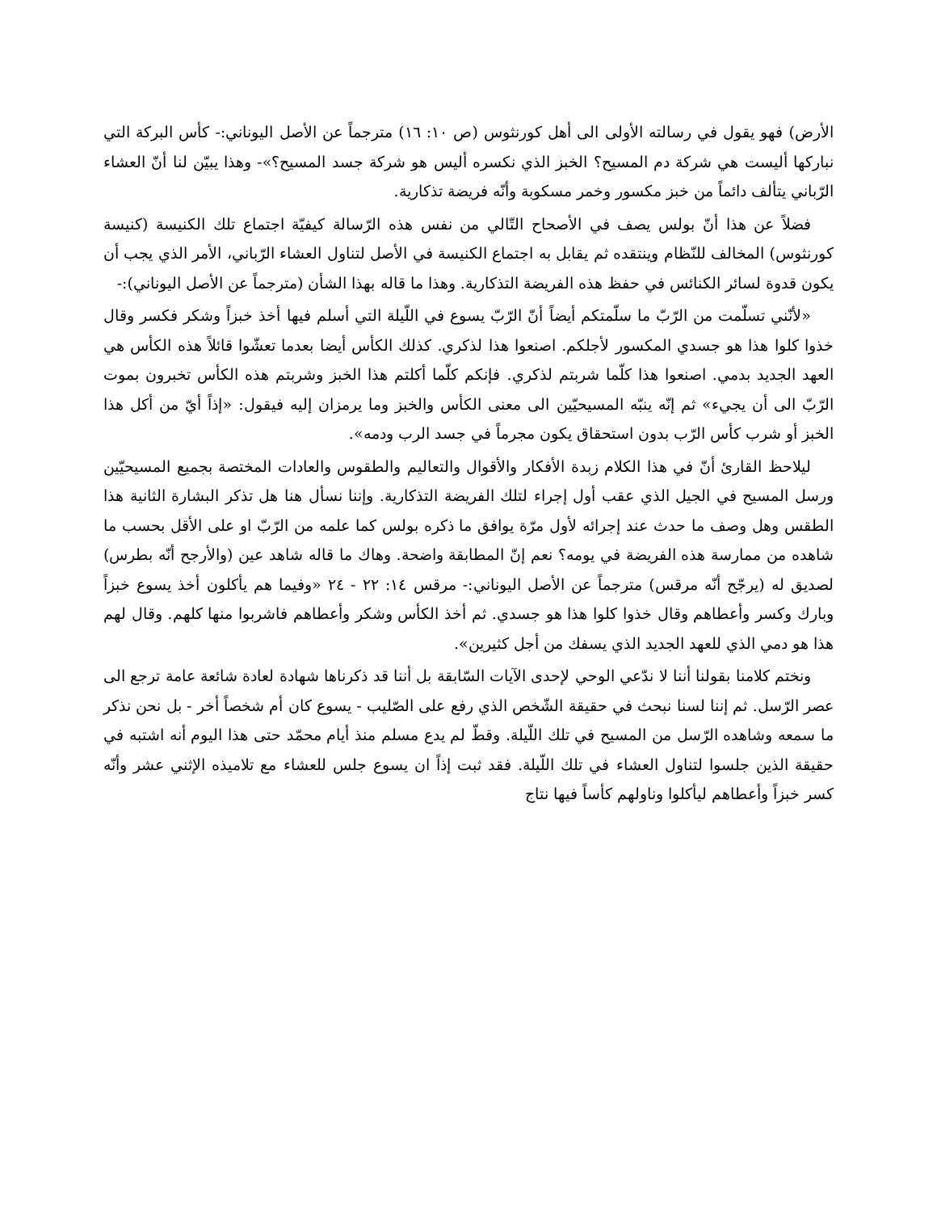الأرض) فهو يقول في رسالته الأولى الى أهل كورنثوس (ص ١٠: ١٦) مترجماً عن الأصل اليوناني:- كأس البركة التي نباركها أليست هي شركة دم المسيح؟ الخبز الذي نكسره أليس هو شركة جسد المسيح؟»- وهذا يبيّن لنا أنّ العشاء الرّباني يتألف دائماً من خبز مكسور وخمر مسكوبة وأنّه فريضة تذكارية.
فضلاً عن هذا أنّ بولس يصف في الأصحاح التّالي من نفس هذه الرّسالة كيفيّة اجتماع تلك الكنيسة (كنيسة كورنثوس) المخالف للنّظام وينتقده ثم يقابل به اجتماع الكنيسة في الأصل لتناول العشاء الرّباني، الأمر الذي يجب أن يكون قدوة لسائر الكنائس في حفظ هذه الفريضة التذكارية. وهذا ما قاله بهذا الشأن (مترجماً عن الأصل اليوناني):-
«لأنّني تسلّمت من الرّبّ ما سلّمتكم أيضاً أنّ الرّبّ يسوع في اللّيلة التي أسلم فيها أخذ خبزاً وشكر فكسر وقال خذوا كلوا هذا هو جسدي المكسور لأجلكم. اصنعوا هذا لذكري. كذلك الكأس أيضا بعدما تعشّوا قائلاً هذه الكأس هي العهد الجديد بدمي. اصنعوا هذا كلّما شربتم لذكري. فإنكم كلّما أكلتم هذا الخبز وشربتم هذه الكأس تخبرون بموت الرّبّ الى أن يجيء» ثم إنّه ينبّه المسيحيّين الى معنى الكأس والخبز وما يرمزان إليه فيقول: «إذاً أيّ من أكل هذا الخبز أو شرب كأس الرّب بدون استحقاق يكون مجرماً في جسد الرب ودمه».
ليلاحظ القارئ أنّ في هذا الكلام زبدة الأفكار والأقوال والتعاليم والطقوس والعادات المختصة بجميع المسيحيّين ورسل المسيح في الجيل الذي عقب أول إجراء لتلك الفريضة التذكارية. وإننا نسأل هنا هل تذكر البشارة الثانية هذا الطقس وهل وصف ما حدث عند إجرائه لأول مرّة يوافق ما ذكره بولس كما علمه من الرّبّ او على الأقل بحسب ما شاهده من ممارسة هذه الفريضة في يومه؟ نعم إنّ المطابقة واضحة. وهاك ما قاله شاهد عين (والأرجح أنّه بطرس) لصديق له (يرجّح أنّه مرقس) مترجماً عن الأصل اليوناني:- مرقس ١٤: ٢٢ - ٢٤ «وفيما هم يأكلون أخذ يسوع خبزاً وبارك وكسر وأعطاهم وقال خذوا كلوا هذا هو جسدي. ثم أخذ الكأس وشكر وأعطاهم فاشربوا منها كلهم. وقال لهم هذا هو دمي الذي للعهد الجديد الذي يسفك من أجل كثيرين».
ونختم كلامنا بقولنا أننا لا ندّعي الوحي لإحدى الآيات السّابقة بل أننا قد ذكرناها شهادة لعادة شائعة عامة ترجع الى عصر الرّسل. ثم إننا لسنا نبحث في حقيقة الشّخص الذي رفع على الصّليب - يسوع كان أم شخصاً أخر - بل نحن نذكر ما سمعه وشاهده الرّسل من المسيح في تلك اللّيلة. وقطّ لم يدع مسلم منذ أيام محمّد حتى هذا اليوم أنه اشتبه في حقيقة الذين جلسوا لتناول العشاء في تلك اللّيلة. فقد ثبت إذاً ان يسوع جلس للعشاء مع تلاميذه الإثني عشر وأنّه كسر خبزاً وأعطاهم ليأكلوا وناولهم كأساً فيها نتاج